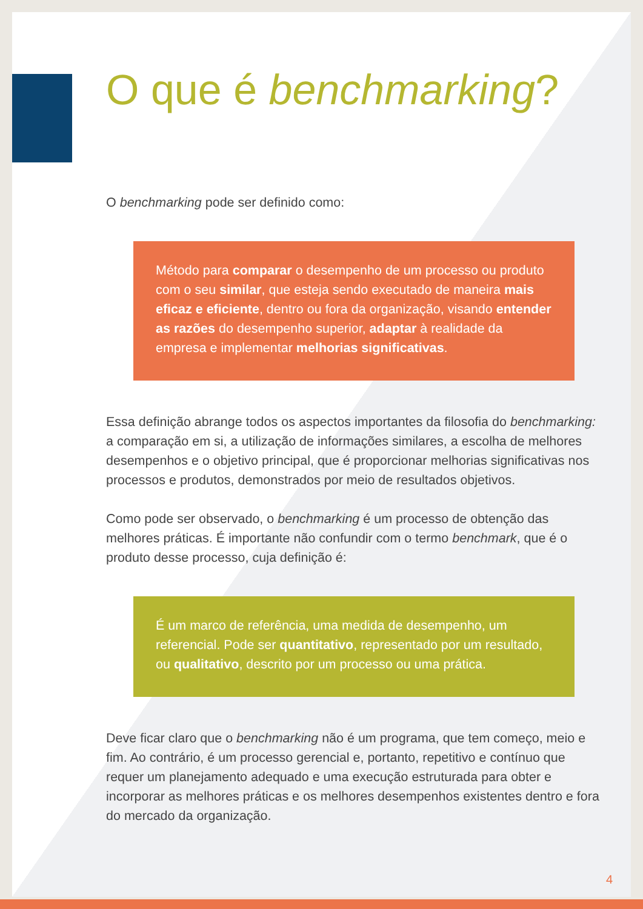O que é benchmarking?
O benchmarking pode ser definido como:
Método para comparar o desempenho de um processo ou produto com o seu similar, que esteja sendo executado de maneira mais eficaz e eficiente, dentro ou fora da organização, visando entender as razões do desempenho superior, adaptar à realidade da empresa e implementar melhorias significativas.
Essa definição abrange todos os aspectos importantes da filosofia do benchmarking: a comparação em si, a utilização de informações similares, a escolha de melhores desempenhos e o objetivo principal, que é proporcionar melhorias significativas nos processos e produtos, demonstrados por meio de resultados objetivos.
Como pode ser observado, o benchmarking é um processo de obtenção das melhores práticas. É importante não confundir com o termo benchmark, que é o produto desse processo, cuja definição é:
É um marco de referência, uma medida de desempenho, um referencial. Pode ser quantitativo, representado por um resultado, ou qualitativo, descrito por um processo ou uma prática.
Deve ficar claro que o benchmarking não é um programa, que tem começo, meio e fim. Ao contrário, é um processo gerencial e, portanto, repetitivo e contínuo que requer um planejamento adequado e uma execução estruturada para obter e incorporar as melhores práticas e os melhores desempenhos existentes dentro e fora do mercado da organização.
4